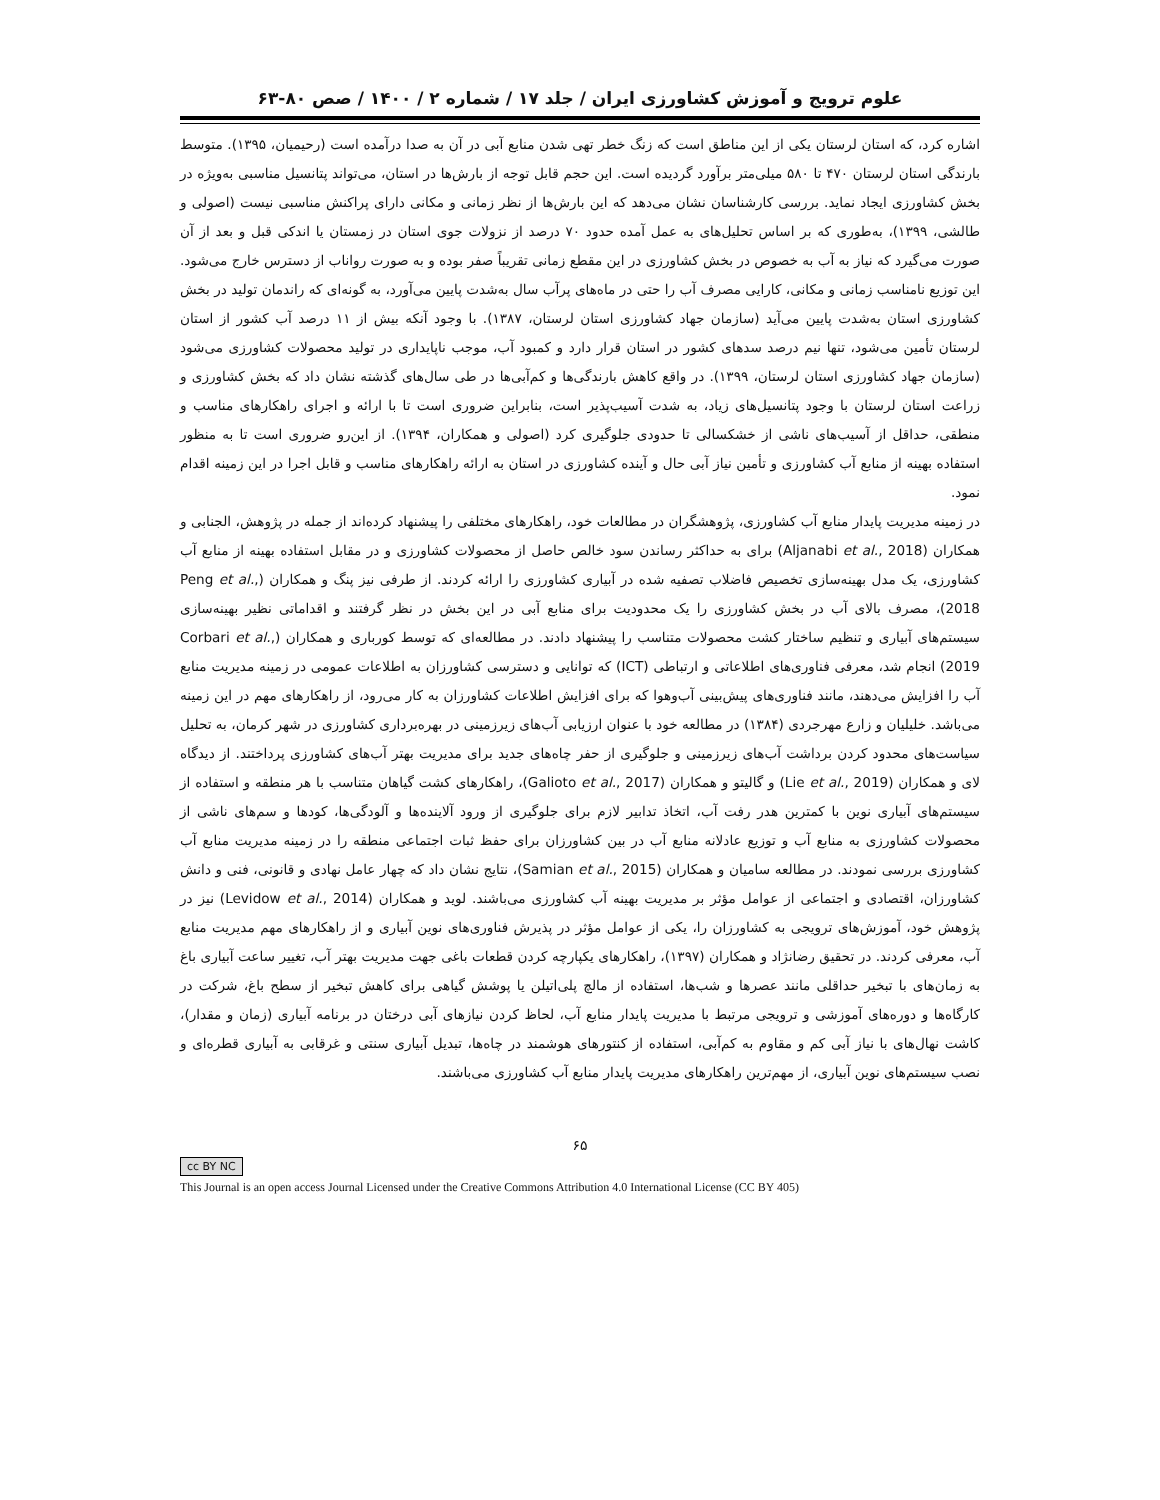علوم ترویج و آموزش کشاورزی ایران / جلد ۱۷ / شماره ۲ / ۱۴۰۰ / صص ۸۰-۶۳
اشاره کرد، که استان لرستان یکی از این مناطق است که زنگ خطر تهی شدن منابع آبی در آن به صدا درآمده است (رحیمیان، ۱۳۹۵). متوسط بارندگی استان لرستان ۴۷۰ تا ۵۸۰ میلی‌متر برآورد گردیده است. این حجم قابل توجه از بارش‌ها در استان، می‌تواند پتانسیل مناسبی به‌ویژه در بخش کشاورزی ایجاد نماید. بررسی کارشناسان نشان می‌دهد که این بارش‌ها از نظر زمانی و مکانی دارای پراکنش مناسبی نیست (اصولی و طالشی، ۱۳۹۹)، به‌طوری که بر اساس تحلیل‌های به عمل آمده حدود ۷۰ درصد از نزولات جوی استان در زمستان یا اندکی قبل و بعد از آن صورت می‌گیرد که نیاز به آب به خصوص در بخش کشاورزی در این مقطع زمانی تقریباً صفر بوده و به صورت رواناب از دسترس خارج می‌شود. این توزیع نامناسب زمانی و مکانی، کارایی مصرف آب را حتی در ماه‌های پرآب سال به‌شدت پایین می‌آورد، به گونه‌ای که راندمان تولید در بخش کشاورزی استان به‌شدت پایین می‌آید (سازمان جهاد کشاورزی استان لرستان، ۱۳۸۷). با وجود آنکه بیش از ۱۱ درصد آب کشور از استان لرستان تأمین می‌شود، تنها نیم درصد سدهای کشور در استان قرار دارد و کمبود آب، موجب ناپایداری در تولید محصولات کشاورزی می‌شود (سازمان جهاد کشاورزی استان لرستان، ۱۳۹۹). در واقع کاهش بارندگی‌ها و کم‌آبی‌ها در طی سال‌های گذشته نشان داد که بخش کشاورزی و زراعت استان لرستان با وجود پتانسیل‌های زیاد، به شدت آسیب‌پذیر است، بنابراین ضروری است تا با ارائه و اجرای راهکارهای مناسب و منطقی، حداقل از آسیب‌های ناشی از خشکسالی تا حدودی جلوگیری کرد (اصولی و همکاران، ۱۳۹۴). از این‌رو ضروری است تا به منظور استفاده بهینه از منابع آب کشاورزی و تأمین نیاز آبی حال و آینده کشاورزی در استان به ارائه راهکارهای مناسب و قابل اجرا در این زمینه اقدام نمود.
در زمینه مدیریت پایدار منابع آب کشاورزی، پژوهشگران در مطالعات خود، راهکارهای مختلفی را پیشنهاد کرده‌اند از جمله در پژوهش، الجنابی و همکاران (Aljanabi et al., 2018) برای به حداکثر رساندن سود خالص حاصل از محصولات کشاورزی و در مقابل استفاده بهینه از منابع آب کشاورزی، یک مدل بهینه‌سازی تخصیص فاضلاب تصفیه شده در آبیاری کشاورزی را ارائه کردند. از طرفی نیز پنگ و همکاران (Peng et al., 2018)، مصرف بالای آب در بخش کشاورزی را یک محدودیت برای منابع آبی در این بخش در نظر گرفتند و اقداماتی نظیر بهینه‌سازی سیستم‌های آبیاری و تنظیم ساختار کشت محصولات متناسب را پیشنهاد دادند. در مطالعه‌ای که توسط کورباری و همکاران (Corbari et al., 2019) انجام شد، معرفی فناوری‌های اطلاعاتی و ارتباطی (ICT) که توانایی و دسترسی کشاورزان به اطلاعات عمومی در زمینه مدیریت منابع آب را افزایش می‌دهند، مانند فناوری‌های پیش‌بینی آب‌وهوا که برای افزایش اطلاعات کشاورزان به کار می‌رود، از راهکارهای مهم در این زمینه می‌باشد. خلیلیان و زارع مهرجردی (۱۳۸۴) در مطالعه خود با عنوان ارزیابی آب‌های زیرزمینی در بهره‌برداری کشاورزی در شهر کرمان، به تحلیل سیاست‌های محدود کردن برداشت آب‌های زیرزمینی و جلوگیری از حفر چاه‌های جدید برای مدیریت بهتر آب‌های کشاورزی پرداختند. از دیدگاه لای و همکاران (Lie et al., 2019) و گالیتو و همکاران (Galioto et al., 2017)، راهکارهای کشت گیاهان متناسب با هر منطقه و استفاده از سیستم‌های آبیاری نوین با کمترین هدر رفت آب، اتخاذ تدابیر لازم برای جلوگیری از ورود آلاینده‌ها و آلودگی‌ها، کودها و سم‌های ناشی از محصولات کشاورزی به منابع آب و توزیع عادلانه منابع آب در بین کشاورزان برای حفظ ثبات اجتماعی منطقه را در زمینه مدیریت منابع آب کشاورزی بررسی نمودند. در مطالعه سامیان و همکاران (Samian et al., 2015)، نتایج نشان داد که چهار عامل نهادی و قانونی، فنی و دانش کشاورزان، اقتصادی و اجتماعی از عوامل مؤثر بر مدیریت بهینه آب کشاورزی می‌باشند. لوید و همکاران (Levidow et al., 2014) نیز در پژوهش خود، آموزش‌های ترویجی به کشاورزان را، یکی از عوامل مؤثر در پذیرش فناوری‌های نوین آبیاری و از راهکارهای مهم مدیریت منابع آب، معرفی کردند. در تحقیق رضانژاد و همکاران (۱۳۹۷)، راهکارهای یکپارچه کردن قطعات باغی جهت مدیریت بهتر آب، تغییر ساعت آبیاری باغ به زمان‌های با تبخیر حداقلی مانند عصرها و شب‌ها، استفاده از مالچ پلی‌اتیلن یا پوشش گیاهی برای کاهش تبخیر از سطح باغ، شرکت در کارگاه‌ها و دوره‌های آموزشی و ترویجی مرتبط با مدیریت پایدار منابع آب، لحاظ کردن نیازهای آبی درختان در برنامه آبیاری (زمان و مقدار)، کاشت نهال‌های با نیاز آبی کم و مقاوم به کم‌آبی، استفاده از کنتورهای هوشمند در چاه‌ها، تبدیل آبیاری سنتی و غرقابی به آبیاری قطره‌ای و نصب سیستم‌های نوین آبیاری، از مهم‌ترین راهکارهای مدیریت پایدار منابع آب کشاورزی می‌باشند.
۶۵
cc BY NC
This Journal is an open access Journal Licensed under the Creative Commons Attribution 4.0 International License (CC BY 405)